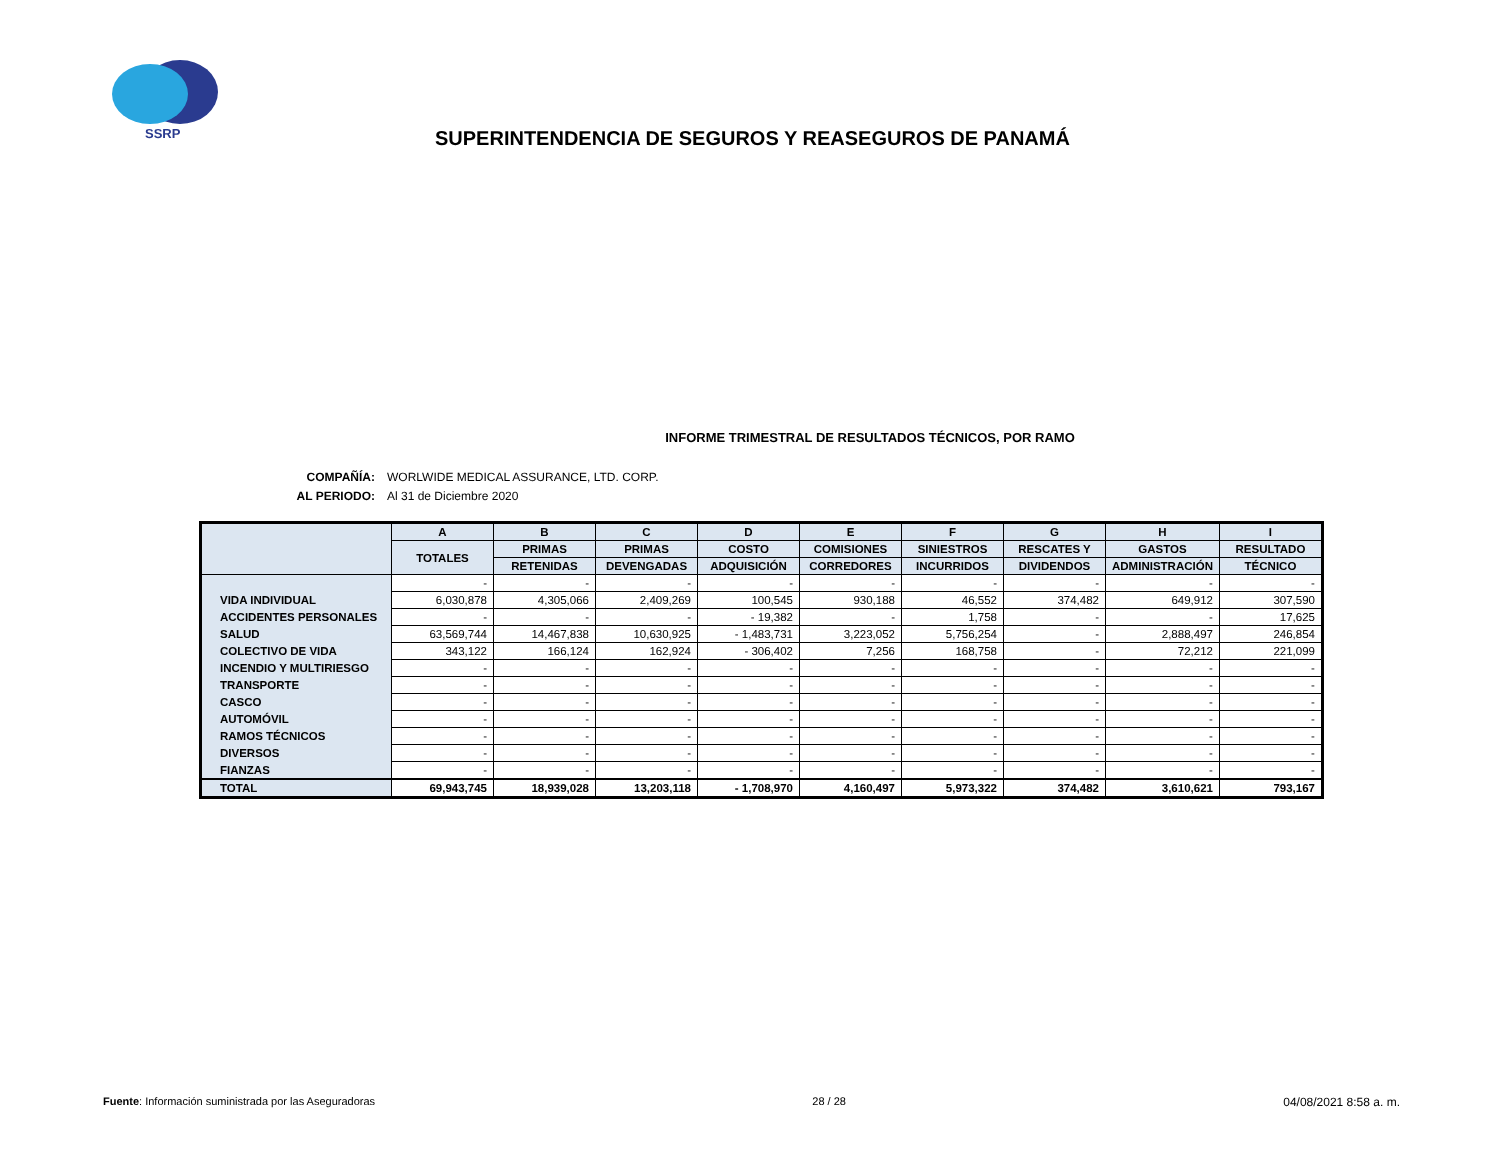SSRP
SUPERINTENDENCIA DE SEGUROS Y REASEGUROS DE PANAMÁ
INFORME TRIMESTRAL DE RESULTADOS TÉCNICOS, POR RAMO
COMPAÑÍA: WORLWIDE MEDICAL ASSURANCE, LTD. CORP.
AL PERIODO: Al 31 de Diciembre 2020
| | A | B | C | D | E | F | G | H | I |
| --- | --- | --- | --- | --- | --- | --- | --- | --- | --- |
| | TOTALES | PRIMAS | PRIMAS | COSTO | COMISIONES | SINIESTROS | RESCATES Y | GASTOS | RESULTADO |
| | | RETENIDAS | DEVENGADAS | ADQUISICIÓN | CORREDORES | INCURRIDOS | DIVIDENDOS | ADMINISTRACIÓN | TÉCNICO |
| | - | - | - | - | - | - | - | - | - |
| VIDA INDIVIDUAL | 6,030,878 | 4,305,066 | 2,409,269 | 100,545 | 930,188 | 46,552 | 374,482 | 649,912 | 307,590 |
| ACCIDENTES PERSONALES | - | - | - | - 19,382 | - | 1,758 | - | - | 17,625 |
| SALUD | 63,569,744 | 14,467,838 | 10,630,925 | - 1,483,731 | 3,223,052 | 5,756,254 | - | 2,888,497 | 246,854 |
| COLECTIVO DE VIDA | 343,122 | 166,124 | 162,924 | - 306,402 | 7,256 | 168,758 | - | 72,212 | 221,099 |
| INCENDIO Y MULTIRIESGO | - | - | - | - | - | - | - | - | - |
| TRANSPORTE | - | - | - | - | - | - | - | - | - |
| CASCO | - | - | - | - | - | - | - | - | - |
| AUTOMÓVIL | - | - | - | - | - | - | - | - | - |
| RAMOS TÉCNICOS | - | - | - | - | - | - | - | - | - |
| DIVERSOS | - | - | - | - | - | - | - | - | - |
| FIANZAS | - | - | - | - | - | - | - | - | - |
| TOTAL | 69,943,745 | 18,939,028 | 13,203,118 | - 1,708,970 | 4,160,497 | 5,973,322 | 374,482 | 3,610,621 | 793,167 |
Fuente: Información suministrada por las Aseguradoras 28 / 28 04/08/2021 8:58 a. m.